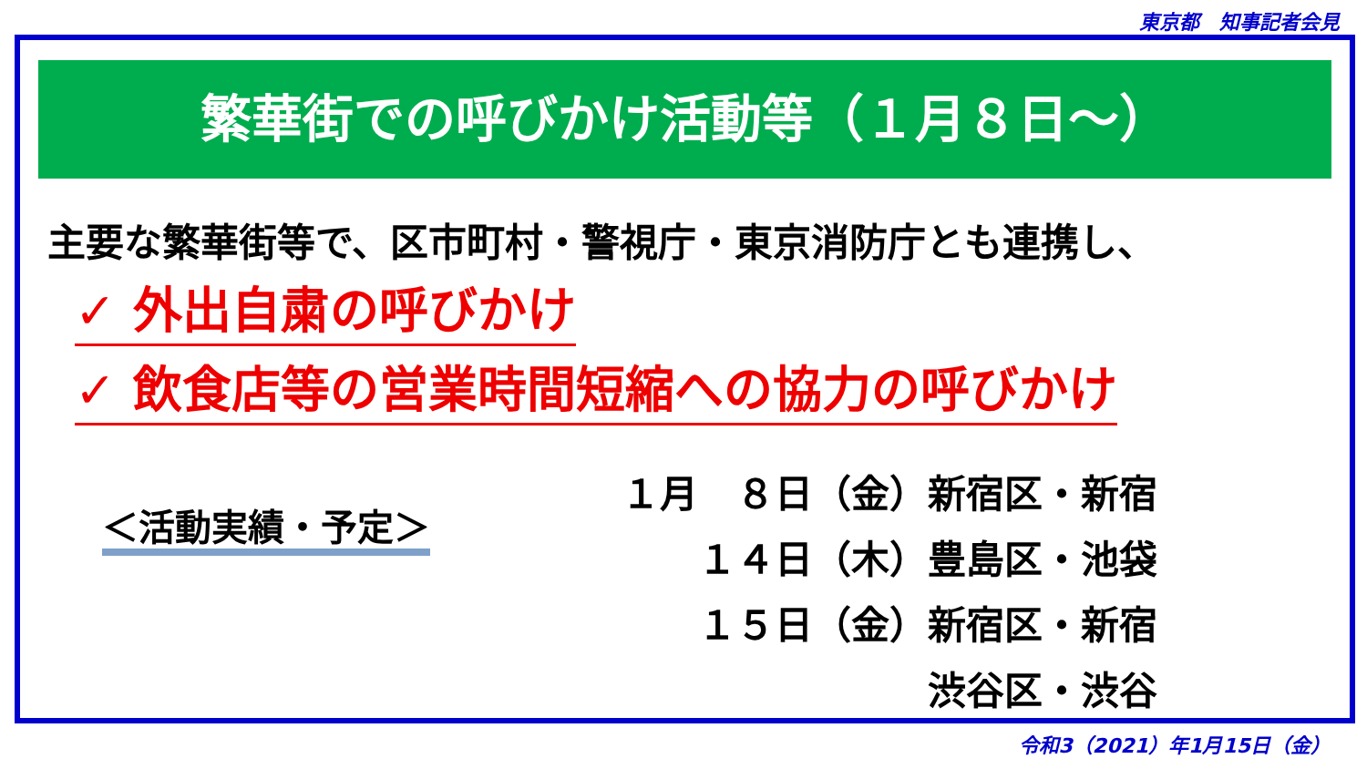東京都　知事記者会見
繁華街での呼びかけ活動等（１月８日～）
主要な繁華街等で、区市町村・警視庁・東京消防庁とも連携し、
✓ 外出自粛の呼びかけ
✓ 飲食店等の営業時間短縮への協力の呼びかけ
＜活動実績・予定＞
１月　８日（金）新宿区・新宿 　　１４日（木）豊島区・池袋 　　１５日（金）新宿区・新宿 　　　　　　　　渋谷区・渋谷
令和3（2021）年1月15日（金）